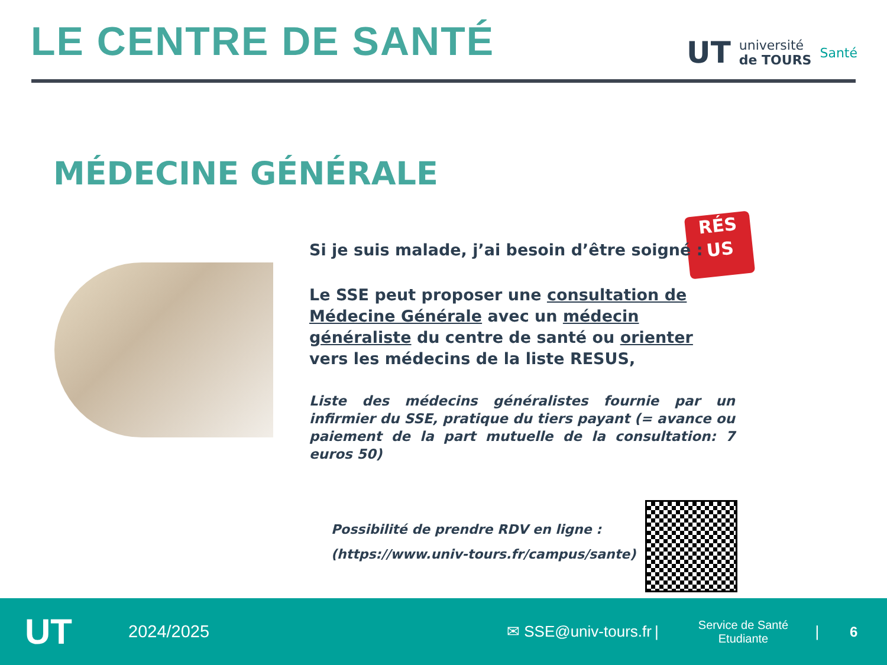LE CENTRE DE SANTÉ
UT université
de TOURS Santé
MÉDECINE GÉNÉRALE
RÉS
US
Si je suis malade, j’ai besoin d’être soigné :
Le SSE peut proposer une consultation de Médecine Générale avec un médecin généraliste du centre de santé ou orienter vers les médecins de la liste RESUS,
Liste des médecins généralistes fournie par un infirmier du SSE, pratique du tiers payant (= avance ou paiement de la part mutuelle de la consultation: 7 euros 50)
Possibilité de prendre RDV en ligne :
(https://www.univ-tours.fr/campus/sante)
UT 2024/2025 ✉ SSE@univ-tours.fr | Service de Santé
Etudiante | 6